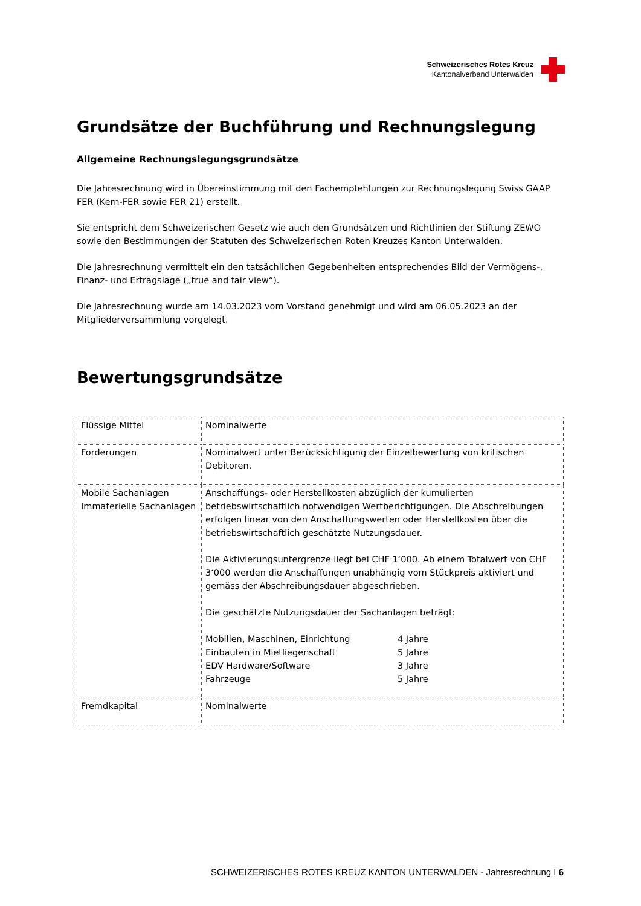Schweizerisches Rotes Kreuz
Kantonalverband Unterwalden
Grundsätze der Buchführung und Rechnungslegung
Allgemeine Rechnungslegungsgrundsätze
Die Jahresrechnung wird in Übereinstimmung mit den Fachempfehlungen zur Rechnungslegung Swiss GAAP FER (Kern-FER sowie FER 21) erstellt.
Sie entspricht dem Schweizerischen Gesetz wie auch den Grundsätzen und Richtlinien der Stiftung ZEWO sowie den Bestimmungen der Statuten des Schweizerischen Roten Kreuzes Kanton Unterwalden.
Die Jahresrechnung vermittelt ein den tatsächlichen Gegebenheiten entsprechendes Bild der Vermögens-, Finanz- und Ertragslage („true and fair view“).
Die Jahresrechnung wurde am 14.03.2023 vom Vorstand genehmigt und wird am 06.05.2023 an der Mitgliederversammlung vorgelegt.
Bewertungsgrundsätze
| Flüssige Mittel | Nominalwerte |
| Forderungen | Nominalwert unter Berücksichtigung der Einzelbewertung von kritischen Debitoren. |
| Mobile Sachanlagen Immaterielle Sachanlagen | Anschaffungs- oder Herstellkosten abzüglich der kumulierten betriebswirtschaftlich notwendigen Wertberichtigungen. Die Abschreibungen erfolgen linear von den Anschaffungswerten oder Herstellkosten über die betriebswirtschaftlich geschätzte Nutzungsdauer. Die Aktivierungsuntergrenze liegt bei CHF 1‘000. Ab einem Totalwert von CHF 3‘000 werden die Anschaffungen unabhängig vom Stückpreis aktiviert und gemäss der Abschreibungsdauer abgeschrieben. Die geschätzte Nutzungsdauer der Sachanlagen beträgt: / Mobilien, Maschinen, Einrichtung / 4 Jahre / / Einbauten in Mietliegenschaft / 5 Jahre / / EDV Hardware/Software / 3 Jahre / / Fahrzeuge / 5 Jahre / |
| Fremdkapital | Nominalwerte |
SCHWEIZERISCHES ROTES KREUZ KANTON UNTERWALDEN - Jahresrechnung I 6